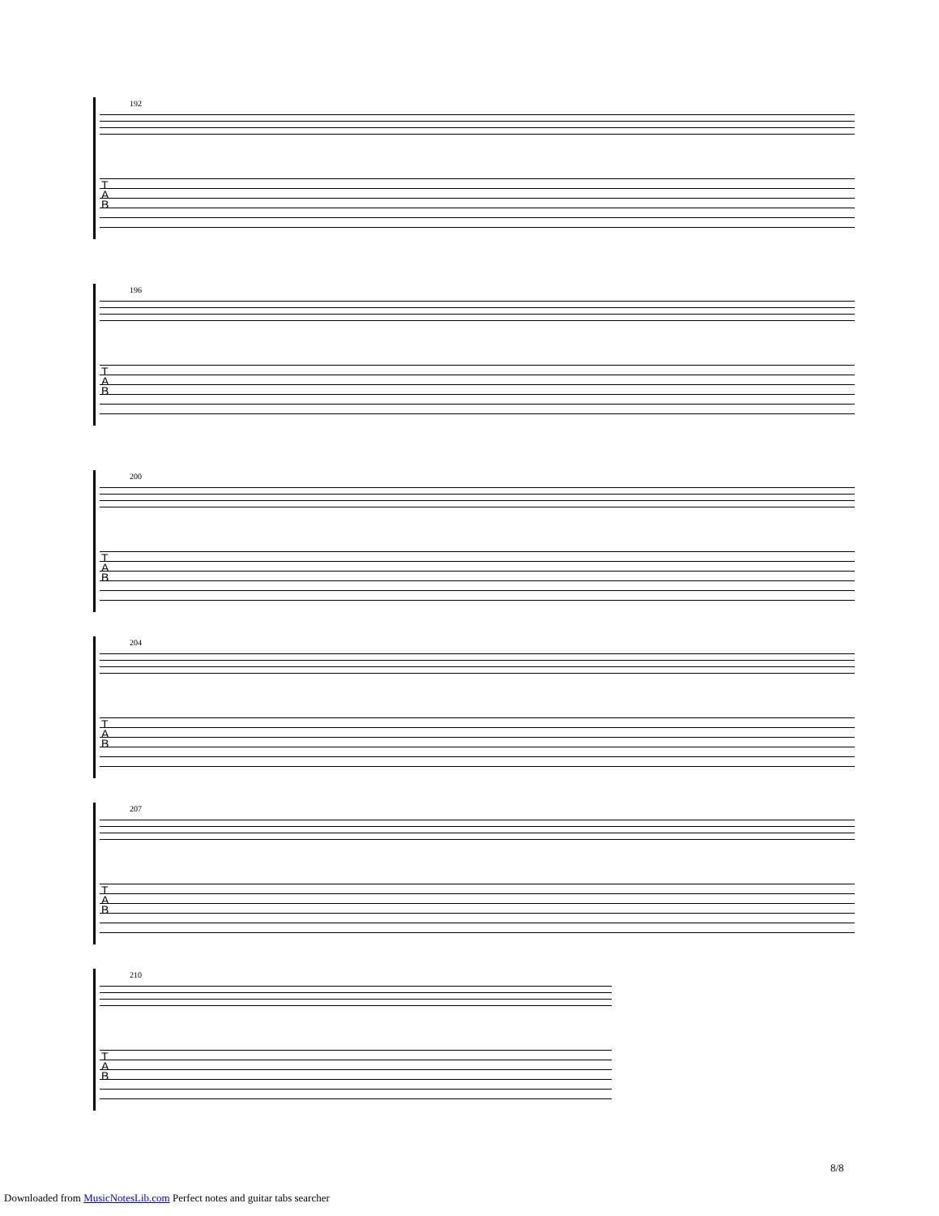192
T
A
B
196
T
A
B
200
T
A
B
204
T
A
B
207
T
A
B
210
T
A
B
8/8
Downloaded from MusicNotesLib.com Perfect notes and guitar tabs searcher